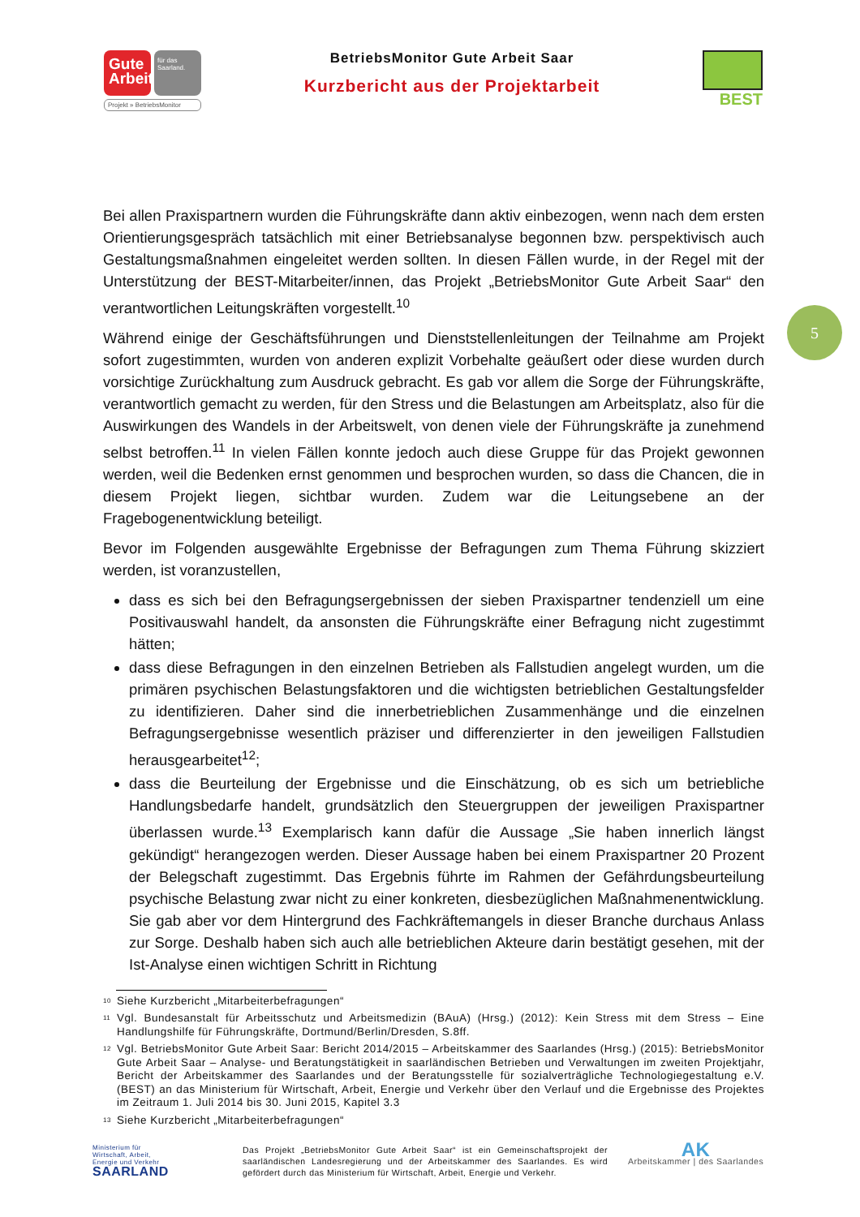Gute Arbeit
für das Saarland.
Projekt » BetriebsMonitor
BetriebsMonitor Gute Arbeit Saar
Kurzbericht aus der Projektarbeit
BEST
5
Bei allen Praxispartnern wurden die Führungskräfte dann aktiv einbezogen, wenn nach dem ersten Orientierungsgespräch tatsächlich mit einer Betriebsanalyse begonnen bzw. perspektivisch auch Gestaltungsmaßnahmen eingeleitet werden sollten. In diesen Fällen wurde, in der Regel mit der Unterstützung der BEST-Mitarbeiter/innen, das Projekt „BetriebsMonitor Gute Arbeit Saar“ den verantwortlichen Leitungskräften vorgestellt.<sup>10</sup>
Während einige der Geschäftsführungen und Dienststellenleitungen der Teilnahme am Projekt sofort zugestimmten, wurden von anderen explizit Vorbehalte geäußert oder diese wurden durch vorsichtige Zurückhaltung zum Ausdruck gebracht. Es gab vor allem die Sorge der Führungskräfte, verantwortlich gemacht zu werden, für den Stress und die Belastungen am Arbeitsplatz, also für die Auswirkungen des Wandels in der Arbeitswelt, von denen viele der Führungskräfte ja zunehmend selbst betroffen.<sup>11</sup> In vielen Fällen konnte jedoch auch diese Gruppe für das Projekt gewonnen werden, weil die Bedenken ernst genommen und besprochen wurden, so dass die Chancen, die in diesem Projekt liegen, sichtbar wurden. Zudem war die Leitungsebene an der Fragebogenentwicklung beteiligt.
Bevor im Folgenden ausgewählte Ergebnisse der Befragungen zum Thema Führung skizziert werden, ist voranzustellen,
dass es sich bei den Befragungsergebnissen der sieben Praxispartner tendenziell um eine Positivauswahl handelt, da ansonsten die Führungskräfte einer Befragung nicht zugestimmt hätten;
dass diese Befragungen in den einzelnen Betrieben als Fallstudien angelegt wurden, um die primären psychischen Belastungsfaktoren und die wichtigsten betrieblichen Gestaltungsfelder zu identifizieren. Daher sind die innerbetrieblichen Zusammenhänge und die einzelnen Befragungsergebnisse wesentlich präziser und differenzierter in den jeweiligen Fallstudien herausgearbeitet<sup>12</sup>;
dass die Beurteilung der Ergebnisse und die Einschätzung, ob es sich um betriebliche Handlungsbedarfe handelt, grundsätzlich den Steuergruppen der jeweiligen Praxispartner überlassen wurde.<sup>13</sup> Exemplarisch kann dafür die Aussage „Sie haben innerlich längst gekündigt“ herangezogen werden. Dieser Aussage haben bei einem Praxispartner 20 Prozent der Belegschaft zugestimmt. Das Ergebnis führte im Rahmen der Gefährdungsbeurteilung psychische Belastung zwar nicht zu einer konkreten, diesbezüglichen Maßnahmenentwicklung. Sie gab aber vor dem Hintergrund des Fachkräftemangels in dieser Branche durchaus Anlass zur Sorge. Deshalb haben sich auch alle betrieblichen Akteure darin bestätigt gesehen, mit der Ist-Analyse einen wichtigen Schritt in Richtung
<sup>10</sup> Siehe Kurzbericht „Mitarbeiterbefragungen“
<sup>11</sup> Vgl. Bundesanstalt für Arbeitsschutz und Arbeitsmedizin (BAuA) (Hrsg.) (2012): Kein Stress mit dem Stress – Eine Handlungshilfe für Führungskräfte, Dortmund/Berlin/Dresden, S.8ff.
<sup>12</sup> Vgl. BetriebsMonitor Gute Arbeit Saar: Bericht 2014/2015 – Arbeitskammer des Saarlandes (Hrsg.) (2015): BetriebsMonitor Gute Arbeit Saar – Analyse- und Beratungstätigkeit in saarländischen Betrieben und Verwaltungen im zweiten Projektjahr, Bericht der Arbeitskammer des Saarlandes und der Beratungsstelle für sozialverträgliche Technologiegestaltung e.V. (BEST) an das Ministerium für Wirtschaft, Arbeit, Energie und Verkehr über den Verlauf und die Ergebnisse des Projektes im Zeitraum 1. Juli 2014 bis 30. Juni 2015, Kapitel 3.3
<sup>13</sup> Siehe Kurzbericht „Mitarbeiterbefragungen“
Ministerium für
Wirtschaft, Arbeit,
Energie und Verkehr
SAARLAND
Das Projekt „BetriebsMonitor Gute Arbeit Saar“ ist ein Gemeinschaftsprojekt der saarländischen Landesregierung und der Arbeitskammer des Saarlandes. Es wird gefördert durch das Ministerium für Wirtschaft, Arbeit, Energie und Verkehr.
AK
Arbeitskammer | des Saarlandes